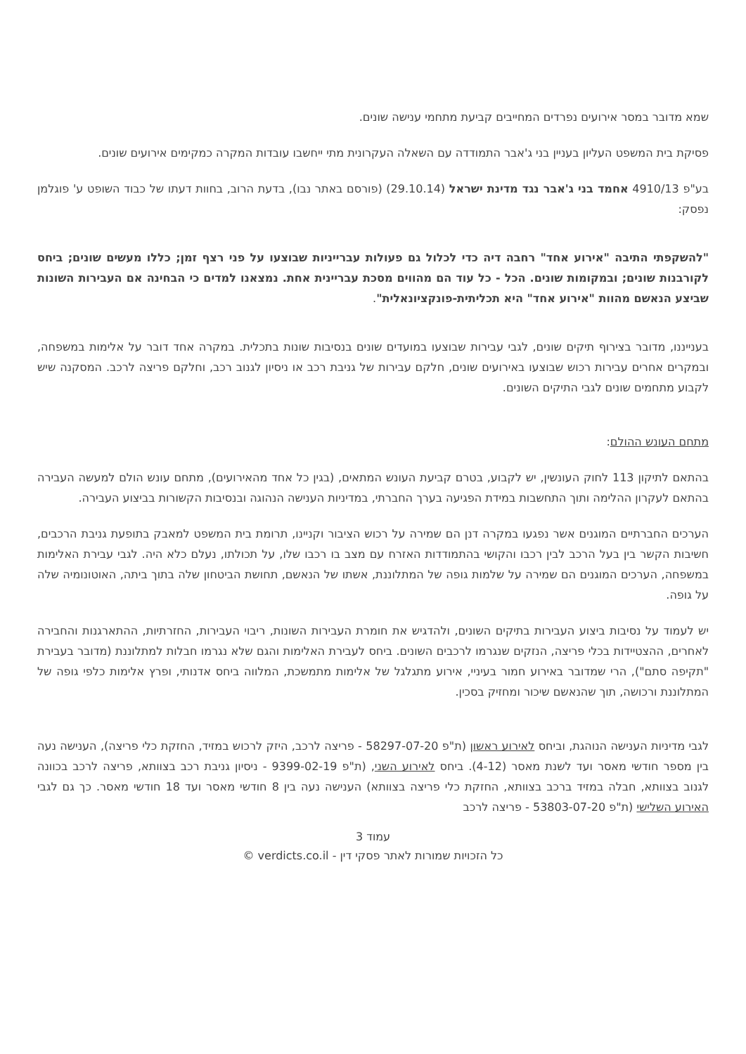שמא מדובר במסר אירועים נפרדים המחייבים קביעת מתחמי ענישה שונים.
פסיקת בית המשפט העליון בעניין בני ג'אבר התמודדה עם השאלה העקרונית מתי ייחשבו עובדות המקרה כמקימים אירועים שונים.
בע"פ 4910/13 אחמד בני ג'אבר נגד מדינת ישראל (29.10.14) (פורסם באתר נבו), בדעת הרוב, בחוות דעתו של כבוד השופט ע' פוגלמן נפסק:
"להשקפתי התיבה "אירוע אחד" רחבה דיה כדי לכלול גם פעולות עברייניות שבוצעו על פני רצף זמן; כללו מעשים שונים; ביחס לקורבנות שונים; ובמקומות שונים. הכל - כל עוד הם מהווים מסכת עבריינית אחת. נמצאנו למדים כי הבחינה אם העבירות השונות שביצע הנאשם מהוות "אירוע אחד" היא תכליתית-פונקציונאלית".
בענייננו, מדובר בצירוף תיקים שונים, לגבי עבירות שבוצעו במועדים שונים בנסיבות שונות בתכלית. במקרה אחד דובר על אלימות במשפחה, ובמקרים אחרים עבירות רכוש שבוצעו באירועים שונים, חלקם עבירות של גניבת רכב או ניסיון לגנוב רכב, וחלקם פריצה לרכב. המסקנה שיש לקבוע מתחמים שונים לגבי התיקים השונים.
מתחם העונש ההולם:
בהתאם לתיקון 113 לחוק העונשין, יש לקבוע, בטרם קביעת העונש המתאים, (בגין כל אחד מהאירועים), מתחם עונש הולם למעשה העבירה בהתאם לעקרון ההלימה ותוך התחשבות במידת הפגיעה בערך החברתי, במדיניות הענישה הנהוגה ובנסיבות הקשורות בביצוע העבירה.
הערכים החברתיים המוגנים אשר נפגעו במקרה דנן הם שמירה על רכוש הציבור וקניינו, תרומת בית המשפט למאבק בתופעת גניבת הרכבים, חשיבות הקשר בין בעל הרכב לבין רכבו והקושי בהתמודדות האזרח עם מצב בו רכבו שלו, על תכולתו, נעלם כלא היה. לגבי עבירת האלימות במשפחה, הערכים המוגנים הם שמירה על שלמות גופה של המתלוננת, אשתו של הנאשם, תחושת הביטחון שלה בתוך ביתה, האוטונומיה שלה על גופה.
יש לעמוד על נסיבות ביצוע העבירות בתיקים השונים, ולהדגיש את חומרת העבירות השונות, ריבוי העבירות, החזרתיות, ההתארגנות והחבירה לאחרים, ההצטיידות בכלי פריצה, הנזקים שנגרמו לרכבים השונים. ביחס לעבירת האלימות והגם שלא נגרמו חבלות למתלוננת (מדובר בעבירת "תקיפה סתם"), הרי שמדובר באירוע חמור בעיניי, אירוע מתגלגל של אלימות מתמשכת, המלווה ביחס אדנותי, ופרץ אלימות כלפי גופה של המתלוננת ורכושה, תוך שהנאשם שיכור ומחזיק בסכין.
לגבי מדיניות הענישה הנוהגת, וביחס לאירוע ראשון (ת"פ 58297-07-20 - פריצה לרכב, היזק לרכוש במזיד, החזקת כלי פריצה), הענישה נעה בין מספר חודשי מאסר ועד לשנת מאסר (4-12). ביחס לאירוע השני, (ת"פ 9399-02-19 - ניסיון גניבת רכב בצוותא, פריצה לרכב בכוונה לגנוב בצוותא, חבלה במזיד ברכב בצוותא, החזקת כלי פריצה בצוותא) הענישה נעה בין 8 חודשי מאסר ועד 18 חודשי מאסר. כך גם לגבי האירוע השלישי (ת"פ 53803-07-20 - פריצה לרכב
עמוד 3
כל הזכויות שמורות לאתר פסקי דין - verdicts.co.il ©